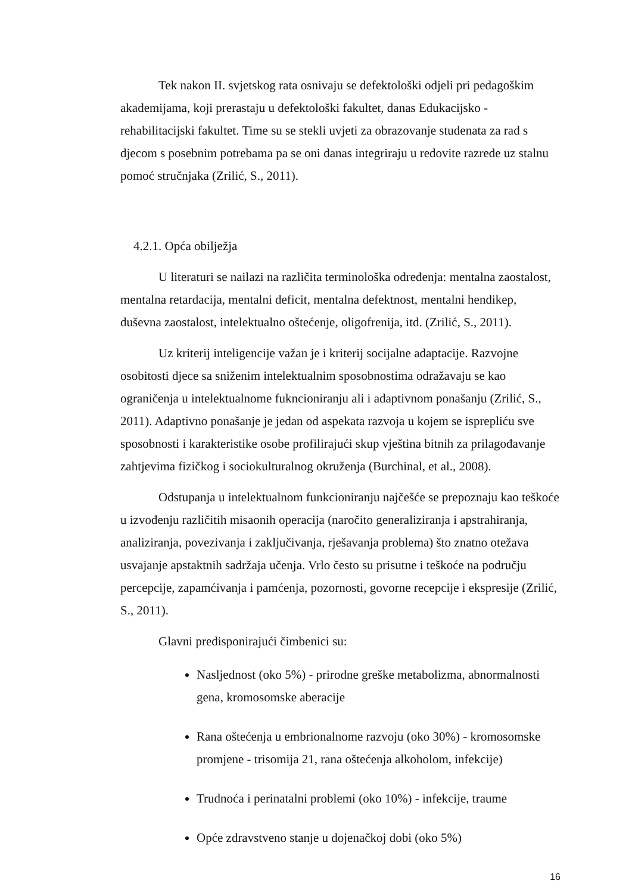Tek nakon II. svjetskog rata osnivaju se defektološki odjeli pri pedagoškim akademijama, koji prerastaju u defektološki fakultet, danas Edukacijsko - rehabilitacijski fakultet. Time su se stekli uvjeti za obrazovanje studenata za rad s djecom s posebnim potrebama pa se oni danas integriraju u redovite razrede uz stalnu pomoć stručnjaka (Zrilić, S., 2011).
4.2.1. Opća obilježja
U literaturi se nailazi na različita terminološka određenja: mentalna zaostalost, mentalna retardacija, mentalni deficit, mentalna defektnost, mentalni hendikep, duševna zaostalost, intelektualno oštećenje, oligofrenija, itd. (Zrilić, S., 2011).
Uz kriterij inteligencije važan je i kriterij socijalne adaptacije. Razvojne osobitosti djece sa sniženim intelektualnim sposobnostima odražavaju se kao ograničenja u intelektualnome fukncioniranju ali i adaptivnom ponašanju (Zrilić, S., 2011). Adaptivno ponašanje je jedan od aspekata razvoja u kojem se isprepliću sve sposobnosti i karakteristike osobe profilirajući skup vještina bitnih za prilagođavanje zahtjevima fizičkog i sociokulturalnog okruženja (Burchinal, et al., 2008).
Odstupanja u intelektualnom funkcioniranju najčešće se prepoznaju kao teškoće u izvođenju različitih misaonih operacija (naročito generaliziranja i apstrahiranja, analiziranja, povezivanja i zaključivanja, rješavanja problema) što znatno otežava usvajanje apstaktnih sadržaja učenja. Vrlo često su prisutne i teškoće na području percepcije, zapamćivanja i pamćenja, pozornosti, govorne recepcije i ekspresije (Zrilić, S., 2011).
Glavni predisponirajući čimbenici su:
Nasljednost (oko 5%) - prirodne greške metabolizma, abnormalnosti gena, kromosomske aberacije
Rana oštećenja u embrionalnome razvoju (oko 30%) - kromosomske promjene - trisomija 21, rana oštećenja alkoholom, infekcije)
Trudnoća i perinatalni problemi (oko 10%) - infekcije, traume
Opće zdravstveno stanje u dojenačkoj dobi (oko 5%)
16